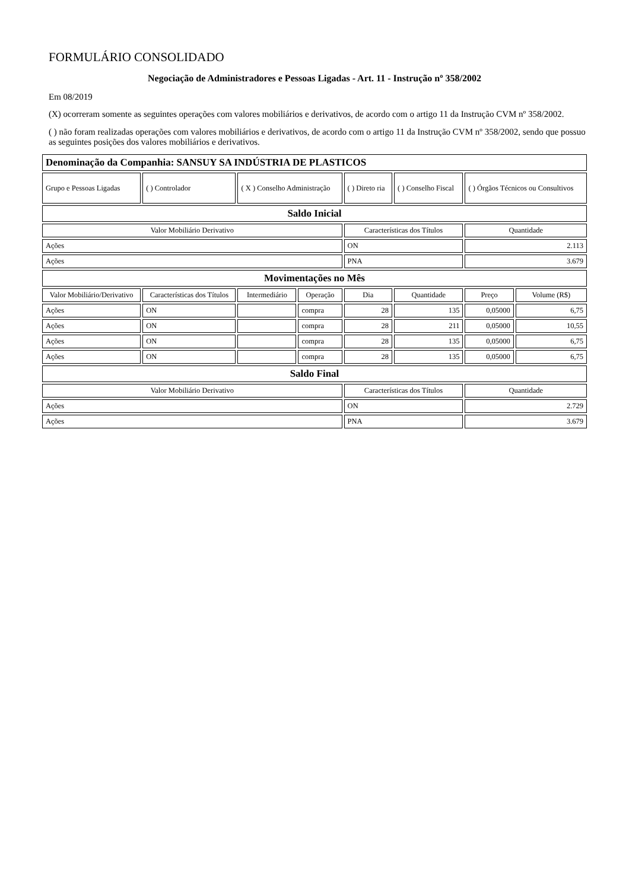FORMULÁRIO CONSOLIDADO
Negociação de Administradores e Pessoas Ligadas - Art. 11 - Instrução nº 358/2002
Em 08/2019
(X) ocorreram somente as seguintes operações com valores mobiliários e derivativos, de acordo com o artigo 11 da Instrução CVM nº 358/2002.
( ) não foram realizadas operações com valores mobiliários e derivativos, de acordo com o artigo 11 da Instrução CVM nº 358/2002, sendo que possuo as seguintes posições dos valores mobiliários e derivativos.
| Denominação da Companhia: SANSUY SA INDÚSTRIA DE PLASTICOS | | | | | | | |
| Grupo e Pessoas Ligadas | ( ) Controlador | ( X ) Conselho Administração | | ( ) Direto ria | ( ) Conselho Fiscal | ( ) Órgãos Técnicos ou Consultivos | |
| Saldo Inicial | | | | | | | |
| Valor Mobiliário Derivativo | | | | Características dos Títulos | | Quantidade | |
| Ações | | | | ON | | 2.113 | |
| Ações | | | | PNA | | 3.679 | |
| Movimentações no Mês | | | | | | | |
| Valor Mobiliário/Derivativo | Características dos Títulos | Intermediário | Operação | Dia | Quantidade | Preço | Volume (R$) |
| Ações | ON | | compra | 28 | 135 | 0,05000 | 6,75 |
| Ações | ON | | compra | 28 | 211 | 0,05000 | 10,55 |
| Ações | ON | | compra | 28 | 135 | 0,05000 | 6,75 |
| Ações | ON | | compra | 28 | 135 | 0,05000 | 6,75 |
| Saldo Final | | | | | | | |
| Valor Mobiliário Derivativo | | | | Características dos Títulos | | Quantidade | |
| Ações | | | | ON | | 2.729 | |
| Ações | | | | PNA | | 3.679 | |